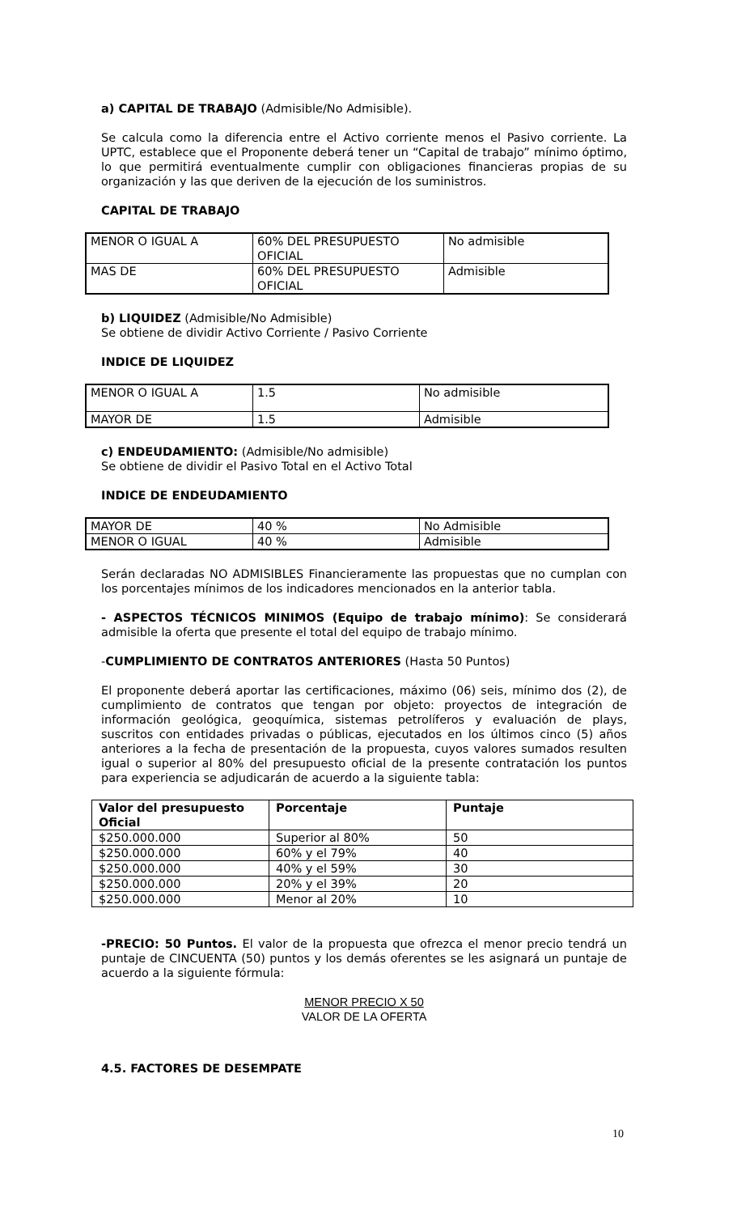a) CAPITAL DE TRABAJO (Admisible/No Admisible).
Se calcula como la diferencia entre el Activo corriente menos el Pasivo corriente. La UPTC, establece que el Proponente deberá tener un “Capital de trabajo” mínimo óptimo, lo que permitirá eventualmente cumplir con obligaciones financieras propias de su organización y las que deriven de la ejecución de los suministros.
CAPITAL DE TRABAJO
| MENOR O IGUAL A | 60% DEL PRESUPUESTO OFICIAL | No admisible |
| MAS DE | 60% DEL PRESUPUESTO OFICIAL | Admisible |
b) LIQUIDEZ (Admisible/No Admisible)
Se obtiene de dividir Activo Corriente / Pasivo Corriente
INDICE DE LIQUIDEZ
| MENOR O IGUAL A | 1.5 | No admisible |
| MAYOR DE | 1.5 | Admisible |
c) ENDEUDAMIENTO: (Admisible/No admisible)
Se obtiene de dividir el Pasivo Total en el Activo Total
INDICE DE ENDEUDAMIENTO
| MAYOR DE | 40 % | No Admisible |
| MENOR O IGUAL | 40 % | Admisible |
Serán declaradas NO ADMISIBLES Financieramente las propuestas que no cumplan con los porcentajes mínimos de los indicadores mencionados en la anterior tabla.
- ASPECTOS TÉCNICOS MINIMOS (Equipo de trabajo mínimo): Se considerará admisible la oferta que presente el total del equipo de trabajo mínimo.
-CUMPLIMIENTO DE CONTRATOS ANTERIORES (Hasta 50 Puntos)
El proponente deberá aportar las certificaciones, máximo (06) seis, mínimo dos (2), de cumplimiento de contratos que tengan por objeto: proyectos de integración de información geológica, geoquímica, sistemas petrolíferos y evaluación de plays, suscritos con entidades privadas o públicas, ejecutados en los últimos cinco (5) años anteriores a la fecha de presentación de la propuesta, cuyos valores sumados resulten igual o superior al 80% del presupuesto oficial de la presente contratación los puntos para experiencia se adjudicarán de acuerdo a la siguiente tabla:
| Valor del presupuesto Oficial | Porcentaje | Puntaje |
| $250.000.000 | Superior al 80% | 50 |
| $250.000.000 | 60% y el 79% | 40 |
| $250.000.000 | 40% y el 59% | 30 |
| $250.000.000 | 20% y el 39% | 20 |
| $250.000.000 | Menor al 20% | 10 |
-PRECIO: 50 Puntos. El valor de la propuesta que ofrezca el menor precio tendrá un puntaje de CINCUENTA (50) puntos y los demás oferentes se les asignará un puntaje de acuerdo a la siguiente fórmula:
MENOR PRECIO X 50
VALOR DE LA OFERTA
4.5. FACTORES DE DESEMPATE
10